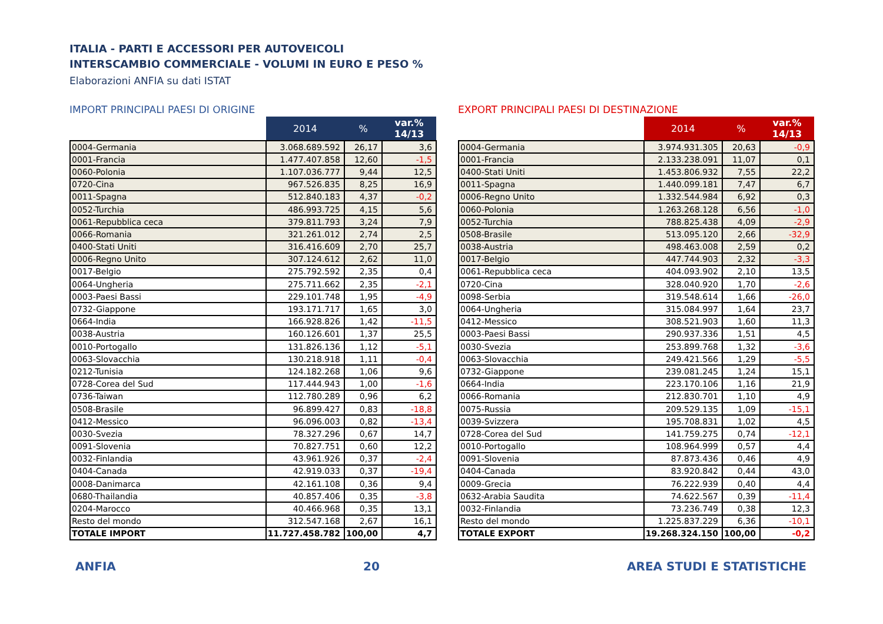ITALIA - PARTI E ACCESSORI PER AUTOVEICOLI
INTERSCAMBIO COMMERCIALE - VOLUMI IN EURO E PESO %
Elaborazioni ANFIA su dati ISTAT
IMPORT PRINCIPALI PAESI DI ORIGINE
| | 2014 | % | var.% 14/13 |
| --- | --- | --- | --- |
| 0004-Germania | 3.068.689.592 | 26,17 | 3,6 |
| 0001-Francia | 1.477.407.858 | 12,60 | -1,5 |
| 0060-Polonia | 1.107.036.777 | 9,44 | 12,5 |
| 0720-Cina | 967.526.835 | 8,25 | 16,9 |
| 0011-Spagna | 512.840.183 | 4,37 | -0,2 |
| 0052-Turchia | 486.993.725 | 4,15 | 5,6 |
| 0061-Repubblica ceca | 379.811.793 | 3,24 | 7,9 |
| 0066-Romania | 321.261.012 | 2,74 | 2,5 |
| 0400-Stati Uniti | 316.416.609 | 2,70 | 25,7 |
| 0006-Regno Unito | 307.124.612 | 2,62 | 11,0 |
| 0017-Belgio | 275.792.592 | 2,35 | 0,4 |
| 0064-Ungheria | 275.711.662 | 2,35 | -2,1 |
| 0003-Paesi Bassi | 229.101.748 | 1,95 | -4,9 |
| 0732-Giappone | 193.171.717 | 1,65 | 3,0 |
| 0664-India | 166.928.826 | 1,42 | -11,5 |
| 0038-Austria | 160.126.601 | 1,37 | 25,5 |
| 0010-Portogallo | 131.826.136 | 1,12 | -5,1 |
| 0063-Slovacchia | 130.218.918 | 1,11 | -0,4 |
| 0212-Tunisia | 124.182.268 | 1,06 | 9,6 |
| 0728-Corea del Sud | 117.444.943 | 1,00 | -1,6 |
| 0736-Taiwan | 112.780.289 | 0,96 | 6,2 |
| 0508-Brasile | 96.899.427 | 0,83 | -18,8 |
| 0412-Messico | 96.096.003 | 0,82 | -13,4 |
| 0030-Svezia | 78.327.296 | 0,67 | 14,7 |
| 0091-Slovenia | 70.827.751 | 0,60 | 12,2 |
| 0032-Finlandia | 43.961.926 | 0,37 | -2,4 |
| 0404-Canada | 42.919.033 | 0,37 | -19,4 |
| 0008-Danimarca | 42.161.108 | 0,36 | 9,4 |
| 0680-Thailandia | 40.857.406 | 0,35 | -3,8 |
| 0204-Marocco | 40.466.968 | 0,35 | 13,1 |
| Resto del mondo | 312.547.168 | 2,67 | 16,1 |
| TOTALE IMPORT | 11.727.458.782 | 100,00 | 4,7 |
EXPORT PRINCIPALI PAESI DI DESTINAZIONE
| | 2014 | % | var.% 14/13 |
| --- | --- | --- | --- |
| 0004-Germania | 3.974.931.305 | 20,63 | -0,9 |
| 0001-Francia | 2.133.238.091 | 11,07 | 0,1 |
| 0400-Stati Uniti | 1.453.806.932 | 7,55 | 22,2 |
| 0011-Spagna | 1.440.099.181 | 7,47 | 6,7 |
| 0006-Regno Unito | 1.332.544.984 | 6,92 | 0,3 |
| 0060-Polonia | 1.263.268.128 | 6,56 | -1,0 |
| 0052-Turchia | 788.825.438 | 4,09 | -2,9 |
| 0508-Brasile | 513.095.120 | 2,66 | -32,9 |
| 0038-Austria | 498.463.008 | 2,59 | 0,2 |
| 0017-Belgio | 447.744.903 | 2,32 | -3,3 |
| 0061-Repubblica ceca | 404.093.902 | 2,10 | 13,5 |
| 0720-Cina | 328.040.920 | 1,70 | -2,6 |
| 0098-Serbia | 319.548.614 | 1,66 | -26,0 |
| 0064-Ungheria | 315.084.997 | 1,64 | 23,7 |
| 0412-Messico | 308.521.903 | 1,60 | 11,3 |
| 0003-Paesi Bassi | 290.937.336 | 1,51 | 4,5 |
| 0030-Svezia | 253.899.768 | 1,32 | -3,6 |
| 0063-Slovacchia | 249.421.566 | 1,29 | -5,5 |
| 0732-Giappone | 239.081.245 | 1,24 | 15,1 |
| 0664-India | 223.170.106 | 1,16 | 21,9 |
| 0066-Romania | 212.830.701 | 1,10 | 4,9 |
| 0075-Russia | 209.529.135 | 1,09 | -15,1 |
| 0039-Svizzera | 195.708.831 | 1,02 | 4,5 |
| 0728-Corea del Sud | 141.759.275 | 0,74 | -12,1 |
| 0010-Portogallo | 108.964.999 | 0,57 | 4,4 |
| 0091-Slovenia | 87.873.436 | 0,46 | 4,9 |
| 0404-Canada | 83.920.842 | 0,44 | 43,0 |
| 0009-Grecia | 76.222.939 | 0,40 | 4,4 |
| 0632-Arabia Saudita | 74.622.567 | 0,39 | -11,4 |
| 0032-Finlandia | 73.236.749 | 0,38 | 12,3 |
| Resto del mondo | 1.225.837.229 | 6,36 | -10,1 |
| TOTALE EXPORT | 19.268.324.150 | 100,00 | -0,2 |
ANFIA 20 AREA STUDI E STATISTICHE